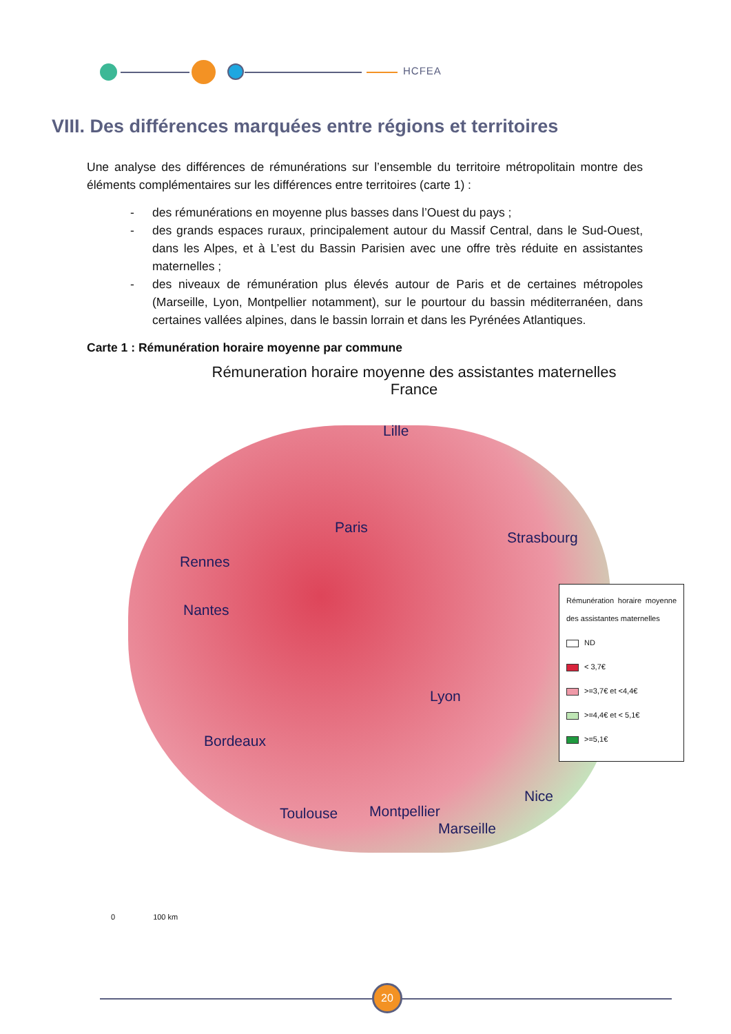HCFEA
VIII. Des différences marquées entre régions et territoires
Une analyse des différences de rémunérations sur l’ensemble du territoire métropolitain montre des éléments complémentaires sur les différences entre territoires (carte 1) :
- des rémunérations en moyenne plus basses dans l’Ouest du pays ;
- des grands espaces ruraux, principalement autour du Massif Central, dans le Sud-Ouest, dans les Alpes, et à L’est du Bassin Parisien avec une offre très réduite en assistantes maternelles ;
- des niveaux de rémunération plus élevés autour de Paris et de certaines métropoles (Marseille, Lyon, Montpellier notamment), sur le pourtour du bassin méditerranéen, dans certaines vallées alpines, dans le bassin lorrain et dans les Pyrénées Atlantiques.
Carte 1 : Rémunération horaire moyenne par commune
Rémuneration horaire moyenne des assistantes maternelles
France
Lille
Paris
Strasbourg
Rennes
Nantes
Lyon
Bordeaux
Toulouse Montpellier
Nice
Marseille
Rémunération horaire moyenne des assistantes maternelles
ND
< 3,7€
>=3,7€ et <4,4€
>=4,4€ et < 5,1€
>=5,1€
0 100 km
20